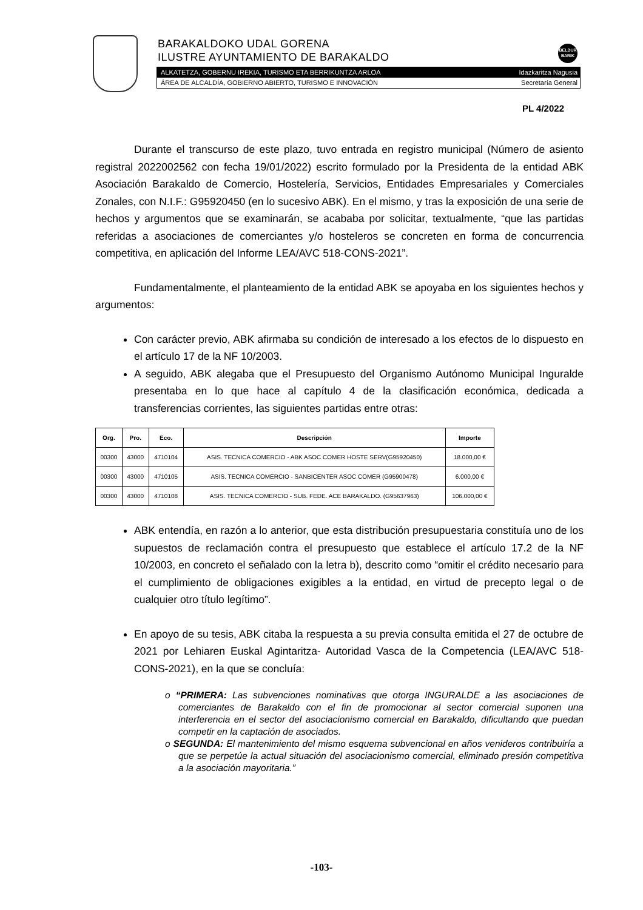BARAKALDOKO UDAL GORENA
ILUSTRE AYUNTAMIENTO DE BARAKALDO
BELDUR BARIK
ALKATETZA, GOBERNU IREKIA, TURISMO ETA BERRIKUNTZA ARLOA Idazkaritza Nagusia
ÁREA DE ALCALDÍA, GOBIERNO ABIERTO, TURISMO E INNOVACIÓN Secretaría General
PL 4/2022
Durante el transcurso de este plazo, tuvo entrada en registro municipal (Número de asiento registral 2022002562 con fecha 19/01/2022) escrito formulado por la Presidenta de la entidad ABK Asociación Barakaldo de Comercio, Hostelería, Servicios, Entidades Empresariales y Comerciales Zonales, con N.I.F.: G95920450 (en lo sucesivo ABK). En el mismo, y tras la exposición de una serie de hechos y argumentos que se examinarán, se acababa por solicitar, textualmente, “que las partidas referidas a asociaciones de comerciantes y/o hosteleros se concreten en forma de concurrencia competitiva, en aplicación del Informe LEA/AVC 518-CONS-2021”.
Fundamentalmente, el planteamiento de la entidad ABK se apoyaba en los siguientes hechos y argumentos:
Con carácter previo, ABK afirmaba su condición de interesado a los efectos de lo dispuesto en el artículo 17 de la NF 10/2003.
A seguido, ABK alegaba que el Presupuesto del Organismo Autónomo Municipal Inguralde presentaba en lo que hace al capítulo 4 de la clasificación económica, dedicada a transferencias corrientes, las siguientes partidas entre otras:
| Org. | Pro. | Eco. | Descripción | Importe |
| --- | --- | --- | --- | --- |
| 00300 | 43000 | 4710104 | ASIS. TECNICA COMERCIO - ABK ASOC COMER HOSTE SERV(G95920450) | 18.000,00 € |
| 00300 | 43000 | 4710105 | ASIS. TECNICA COMERCIO - SANBICENTER ASOC COMER (G95900478) | 6.000,00 € |
| 00300 | 43000 | 4710108 | ASIS. TECNICA COMERCIO - SUB. FEDE. ACE BARAKALDO. (G95637963) | 106.000,00 € |
ABK entendía, en razón a lo anterior, que esta distribución presupuestaria constituía uno de los supuestos de reclamación contra el presupuesto que establece el artículo 17.2 de la NF 10/2003, en concreto el señalado con la letra b), descrito como “omitir el crédito necesario para el cumplimiento de obligaciones exigibles a la entidad, en virtud de precepto legal o de cualquier otro título legítimo”.
En apoyo de su tesis, ABK citaba la respuesta a su previa consulta emitida el 27 de octubre de 2021 por Lehiaren Euskal Agintaritza- Autoridad Vasca de la Competencia (LEA/AVC 518-CONS-2021), en la que se concluía:
o “PRIMERA: Las subvenciones nominativas que otorga INGURALDE a las asociaciones de comerciantes de Barakaldo con el fin de promocionar al sector comercial suponen una interferencia en el sector del asociacionismo comercial en Barakaldo, dificultando que puedan competir en la captación de asociados.
o SEGUNDA: El mantenimiento del mismo esquema subvencional en años venideros contribuiría a que se perpetúe la actual situación del asociacionismo comercial, eliminado presión competitiva a la asociación mayoritaria.”
-103-